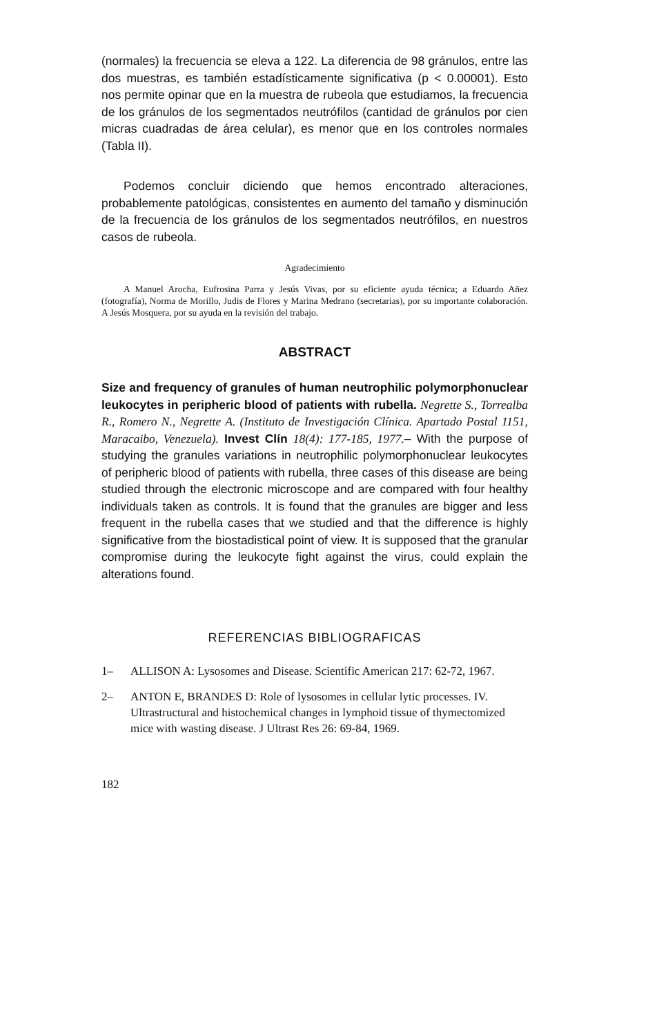(normales) la frecuencia se eleva a 122. La diferencia de 98 gránulos, entre las dos muestras, es también estadísticamente significativa (p < 0.00001). Esto nos permite opinar que en la muestra de rubeola que estudiamos, la frecuencia de los gránulos de los segmentados neutrófilos (cantidad de gránulos por cien micras cuadradas de área celular), es menor que en los controles normales (Tabla II).
Podemos concluir diciendo que hemos encontrado alteraciones, probablemente patológicas, consistentes en aumento del tamaño y disminución de la frecuencia de los gránulos de los segmentados neutrófilos, en nuestros casos de rubeola.
Agradecimiento
A Manuel Arocha, Eufrosina Parra y Jesús Vivas, por su eficiente ayuda técnica; a Eduardo Añez (fotografía), Norma de Morillo, Judis de Flores y Marina Medrano (secretarias), por su importante colaboración. A Jesús Mosquera, por su ayuda en la revisión del trabajo.
ABSTRACT
Size and frequency of granules of human neutrophilic polymorphonuclear leukocytes in peripheric blood of patients with rubella. Negrette S., Torrealba R., Romero N., Negrette A. (Instituto de Investigación Clínica. Apartado Postal 1151, Maracaibo, Venezuela). Invest Clín 18(4): 177-185, 1977.– With the purpose of studying the granules variations in neutrophilic polymorphonuclear leukocytes of peripheric blood of patients with rubella, three cases of this disease are being studied through the electronic microscope and are compared with four healthy individuals taken as controls. It is found that the granules are bigger and less frequent in the rubella cases that we studied and that the difference is highly significative from the biostadistical point of view. It is supposed that the granular compromise during the leukocyte fight against the virus, could explain the alterations found.
REFERENCIAS BIBLIOGRAFICAS
1– ALLISON A: Lysosomes and Disease. Scientific American 217: 62-72, 1967.
2– ANTON E, BRANDES D: Role of lysosomes in cellular lytic processes. IV. Ultrastructural and histochemical changes in lymphoid tissue of thymectomized mice with wasting disease. J Ultrast Res 26: 69-84, 1969.
182